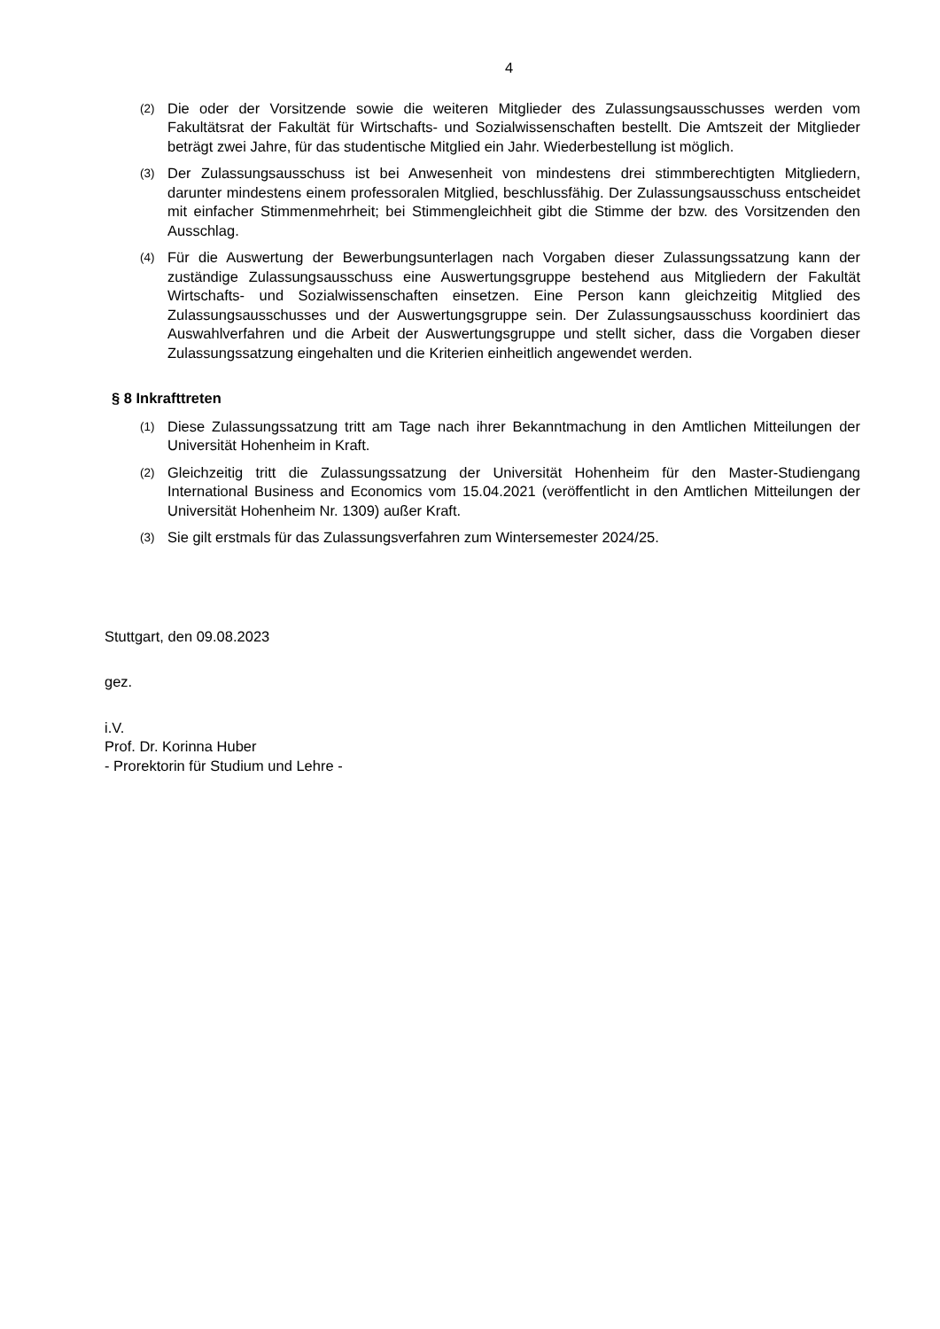4
(2)
Die oder der Vorsitzende sowie die weiteren Mitglieder des Zulassungsausschusses werden vom Fakultätsrat der Fakultät für Wirtschafts- und Sozialwissenschaften bestellt. Die Amtszeit der Mitglieder beträgt zwei Jahre, für das studentische Mitglied ein Jahr. Wiederbestellung ist möglich.
(3)
Der Zulassungsausschuss ist bei Anwesenheit von mindestens drei stimmberechtigten Mitgliedern, darunter mindestens einem professoralen Mitglied, beschlussfähig. Der Zulassungsausschuss entscheidet mit einfacher Stimmenmehrheit; bei Stimmengleichheit gibt die Stimme der bzw. des Vorsitzenden den Ausschlag.
(4)
Für die Auswertung der Bewerbungsunterlagen nach Vorgaben dieser Zulassungssatzung kann der zuständige Zulassungsausschuss eine Auswertungsgruppe bestehend aus Mitgliedern der Fakultät Wirtschafts- und Sozialwissenschaften einsetzen. Eine Person kann gleichzeitig Mitglied des Zulassungsausschusses und der Auswertungsgruppe sein. Der Zulassungsausschuss koordiniert das Auswahlverfahren und die Arbeit der Auswertungsgruppe und stellt sicher, dass die Vorgaben dieser Zulassungssatzung eingehalten und die Kriterien einheitlich angewendet werden.
§ 8 Inkrafttreten
(1)
Diese Zulassungssatzung tritt am Tage nach ihrer Bekanntmachung in den Amtlichen Mitteilungen der Universität Hohenheim in Kraft.
(2)
Gleichzeitig tritt die Zulassungssatzung der Universität Hohenheim für den Master-Studiengang International Business and Economics vom 15.04.2021 (veröffentlicht in den Amtlichen Mitteilungen der Universität Hohenheim Nr. 1309) außer Kraft.
(3)
Sie gilt erstmals für das Zulassungsverfahren zum Wintersemester 2024/25.
Stuttgart, den 09.08.2023
gez.
i.V.
Prof. Dr. Korinna Huber
- Prorektorin für Studium und Lehre -